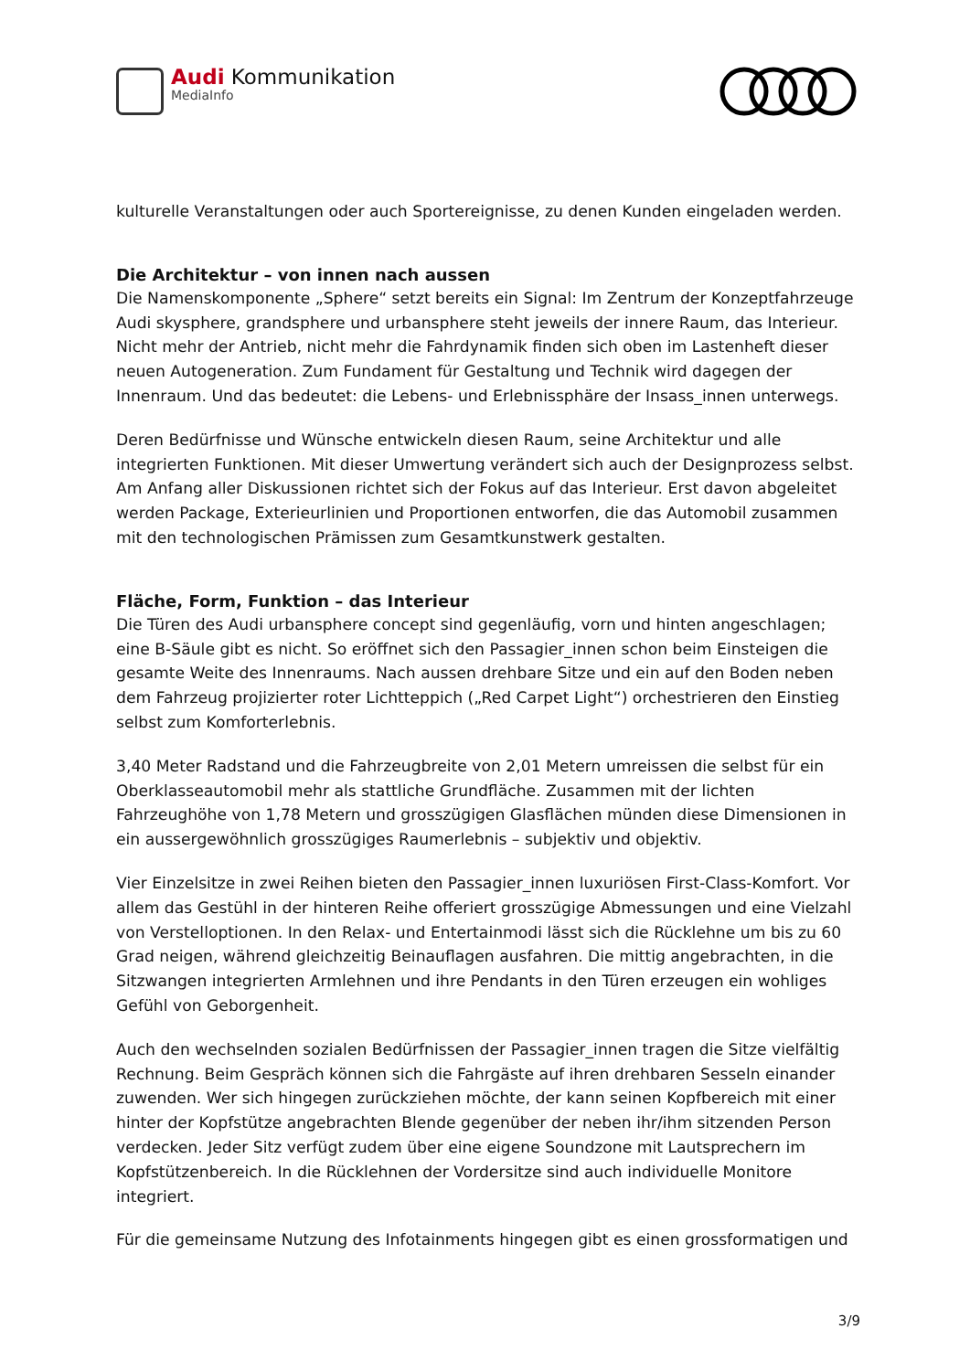Audi Kommunikation
MediaInfo
kulturelle Veranstaltungen oder auch Sportereignisse, zu denen Kunden eingeladen werden.
Die Architektur – von innen nach aussen
Die Namenskomponente „Sphere“ setzt bereits ein Signal: Im Zentrum der Konzeptfahrzeuge Audi skysphere, grandsphere und urbansphere steht jeweils der innere Raum, das Interieur. Nicht mehr der Antrieb, nicht mehr die Fahrdynamik finden sich oben im Lastenheft dieser neuen Autogeneration. Zum Fundament für Gestaltung und Technik wird dagegen der Innenraum. Und das bedeutet: die Lebens- und Erlebnissphäre der Insass_innen unterwegs.
Deren Bedürfnisse und Wünsche entwickeln diesen Raum, seine Architektur und alle integrierten Funktionen. Mit dieser Umwertung verändert sich auch der Designprozess selbst. Am Anfang aller Diskussionen richtet sich der Fokus auf das Interieur. Erst davon abgeleitet werden Package, Exterieurlinien und Proportionen entworfen, die das Automobil zusammen mit den technologischen Prämissen zum Gesamtkunstwerk gestalten.
Fläche, Form, Funktion – das Interieur
Die Türen des Audi urbansphere concept sind gegenläufig, vorn und hinten angeschlagen; eine B-Säule gibt es nicht. So eröffnet sich den Passagier_innen schon beim Einsteigen die gesamte Weite des Innenraums. Nach aussen drehbare Sitze und ein auf den Boden neben dem Fahrzeug projizierter roter Lichtteppich („Red Carpet Light“) orchestrieren den Einstieg selbst zum Komforterlebnis.
3,40 Meter Radstand und die Fahrzeugbreite von 2,01 Metern umreissen die selbst für ein Oberklasseautomobil mehr als stattliche Grundfläche. Zusammen mit der lichten Fahrzeughöhe von 1,78 Metern und grosszügigen Glasflächen münden diese Dimensionen in ein aussergewöhnlich grosszügiges Raumerlebnis – subjektiv und objektiv.
Vier Einzelsitze in zwei Reihen bieten den Passagier_innen luxuriösen First-Class-Komfort. Vor allem das Gestühl in der hinteren Reihe offeriert grosszügige Abmessungen und eine Vielzahl von Verstelloptionen. In den Relax- und Entertainmodi lässt sich die Rücklehne um bis zu 60 Grad neigen, während gleichzeitig Beinauflagen ausfahren. Die mittig angebrachten, in die Sitzwangen integrierten Armlehnen und ihre Pendants in den Türen erzeugen ein wohliges Gefühl von Geborgenheit.
Auch den wechselnden sozialen Bedürfnissen der Passagier_innen tragen die Sitze vielfältig Rechnung. Beim Gespräch können sich die Fahrgäste auf ihren drehbaren Sesseln einander zuwenden. Wer sich hingegen zurückziehen möchte, der kann seinen Kopfbereich mit einer hinter der Kopfstütze angebrachten Blende gegenüber der neben ihr/ihm sitzenden Person verdecken. Jeder Sitz verfügt zudem über eine eigene Soundzone mit Lautsprechern im Kopfstützenbereich. In die Rücklehnen der Vordersitze sind auch individuelle Monitore integriert.
Für die gemeinsame Nutzung des Infotainments hingegen gibt es einen grossformatigen und
3/9